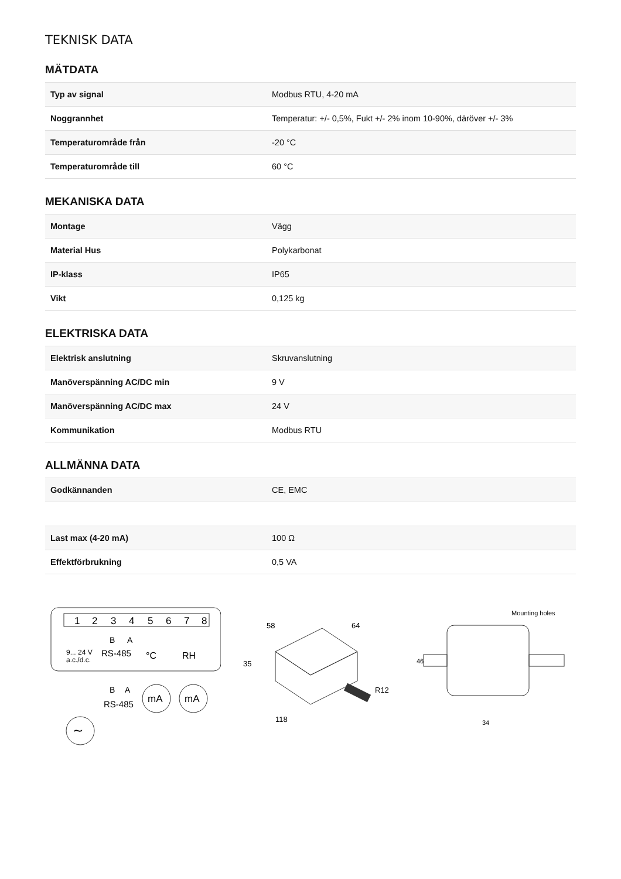TEKNISK DATA
MÄTDATA
| Typ av signal | Modbus RTU, 4-20 mA |
| Noggrannhet | Temperatur: +/- 0,5%, Fukt +/- 2% inom 10-90%, däröver +/- 3% |
| Temperaturområde från | -20 °C |
| Temperaturområde till | 60 °C |
MEKANISKA DATA
| Montage | Vägg |
| Material Hus | Polykarbonat |
| IP-klass | IP65 |
| Vikt | 0,125 kg |
ELEKTRISKA DATA
| Elektrisk anslutning | Skruvanslutning |
| Manöverspänning AC/DC min | 9 V |
| Manöverspänning AC/DC max | 24 V |
| Kommunikation | Modbus RTU |
ALLMÄNNA DATA
| Godkännanden | CE, EMC |
| Last max (4-20 mA) | 100 Ω |
| Effektförbrukning | 0,5 VA |
1
2
3
4
5
6
7
8
B
A
9... 24 V
a.c./d.c.
RS-485
°C
RH
B
A
RS-485
mA
mA
∼
58
64
35
118
R12
Mounting holes
46
34